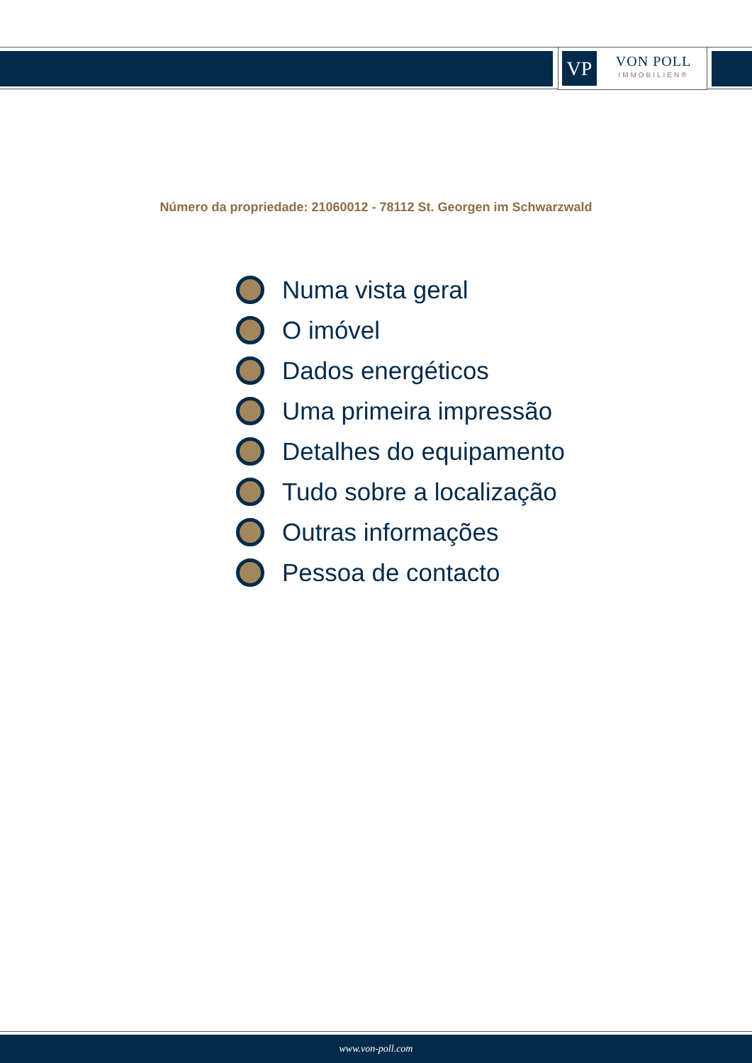VP
VON POLL
IMMOBILIEN®
Número da propriedade: 21060012 - 78112 St. Georgen im Schwarzwald
Numa vista geral
O imóvel
Dados energéticos
Uma primeira impressão
Detalhes do equipamento
Tudo sobre a localização
Outras informações
Pessoa de contacto
www.von-poll.com